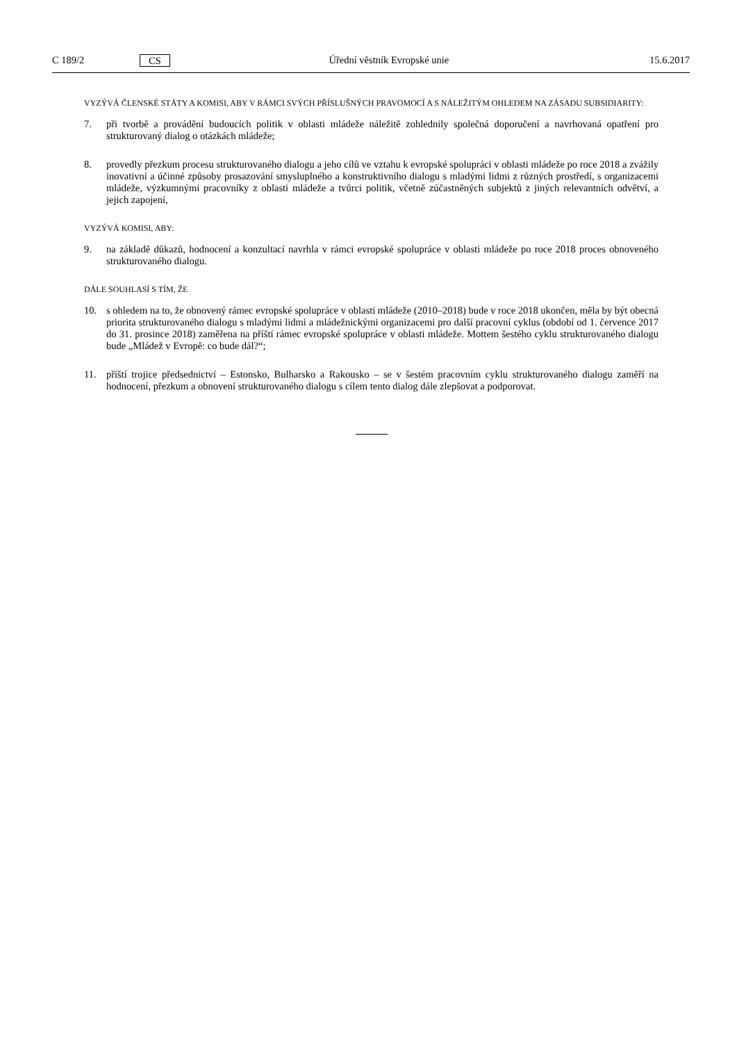C 189/2 CS Úřední věstník Evropské unie 15.6.2017
VYZÝVÁ ČLENSKÉ STÁTY A KOMISI, ABY V RÁMCI SVÝCH PŘÍSLUŠNÝCH PRAVOMOCÍ A S NÁLEŽITÝM OHLEDEM NA ZÁSADU SUBSIDIARITY:
7. při tvorbě a provádění budoucích politik v oblasti mládeže náležitě zohlednily společná doporučení a navrhovaná opatření pro strukturovaný dialog o otázkách mládeže;
8. provedly přezkum procesu strukturovaného dialogu a jeho cílů ve vztahu k evropské spolupráci v oblasti mládeže po roce 2018 a zvážily inovativní a účinné způsoby prosazování smysluplného a konstruktivního dialogu s mladými lidmi z různých prostředí, s organizacemi mládeže, výzkumnými pracovníky z oblasti mládeže a tvůrci politik, včetně zúčastněných subjektů z jiných relevantních odvětví, a jejich zapojení,
VYZÝVÁ KOMISI, ABY:
9. na základě důkazů, hodnocení a konzultací navrhla v rámci evropské spolupráce v oblasti mládeže po roce 2018 proces obnoveného strukturovaného dialogu.
DÁLE SOUHLASÍ S TÍM, ŽE
10. s ohledem na to, že obnovený rámec evropské spolupráce v oblasti mládeže (2010–2018) bude v roce 2018 ukončen, měla by být obecná priorita strukturovaného dialogu s mladými lidmi a mládežnickými organizacemi pro další pracovní cyklus (období od 1. července 2017 do 31. prosince 2018) zaměřena na příští rámec evropské spolupráce v oblasti mládeže. Mottem šestého cyklu strukturovaného dialogu bude „Mládež v Evropě: co bude dál?“;
11. příští trojice předsednictví – Estonsko, Bulharsko a Rakousko – se v šestém pracovním cyklu strukturovaného dialogu zaměří na hodnocení, přezkum a obnovení strukturovaného dialogu s cílem tento dialog dále zlepšovat a podporovat.